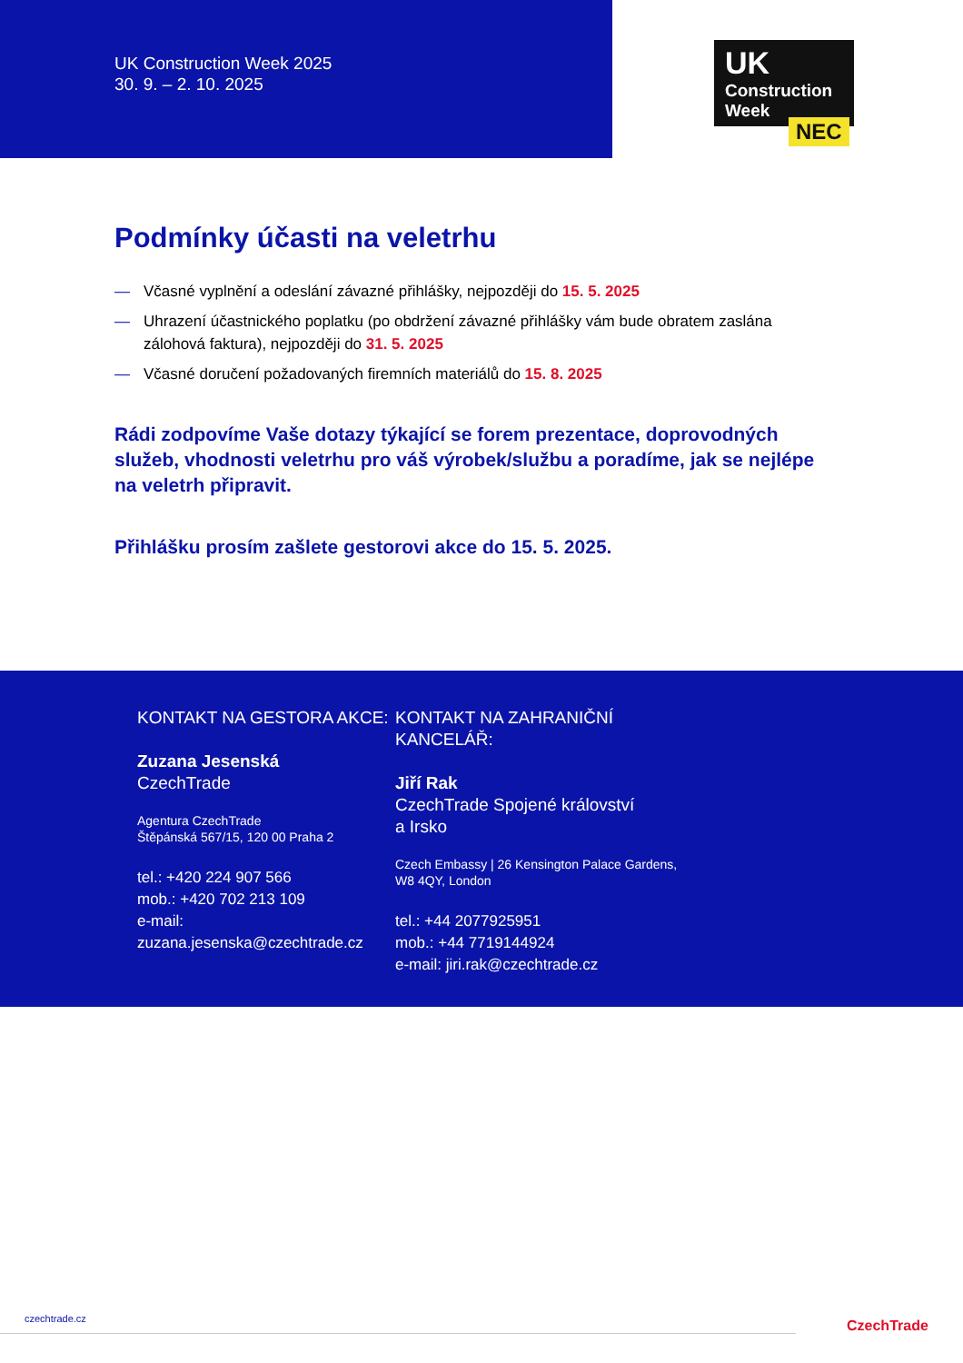UK Construction Week 2025
30. 9. – 2. 10. 2025
UK
Construction
Week
NEC
Podmínky účasti na veletrhu
— Včasné vyplnění a odeslání závazné přihlášky, nejpozději do 15. 5. 2025
— Uhrazení účastnického poplatku (po obdržení závazné přihlášky vám bude obratem zaslána zálohová faktura), nejpozději do 31. 5. 2025
— Včasné doručení požadovaných firemních materiálů do 15. 8. 2025
Rádi zodpovíme Vaše dotazy týkající se forem prezentace, doprovodných služeb, vhodnosti veletrhu pro váš výrobek/službu a poradíme, jak se nejlépe na veletrh připravit.
Přihlášku prosím zašlete gestorovi akce do 15. 5. 2025.
KONTAKT NA GESTORA AKCE:
Zuzana Jesenská
CzechTrade
Agentura CzechTrade
Štěpánská 567/15, 120 00 Praha 2
tel.: +420 224 907 566
mob.: +420 702 213 109
e-mail: zuzana.jesenska@czechtrade.cz
KONTAKT NA ZAHRANIČNÍ
KANCELÁŘ:
Jiří Rak
CzechTrade Spojené království
a Irsko
Czech Embassy | 26 Kensington Palace Gardens,
W8 4QY, London
tel.: +44 2077925951
mob.: +44 7719144924
e-mail: jiri.rak@czechtrade.cz
czechtrade.cz CzechTrade